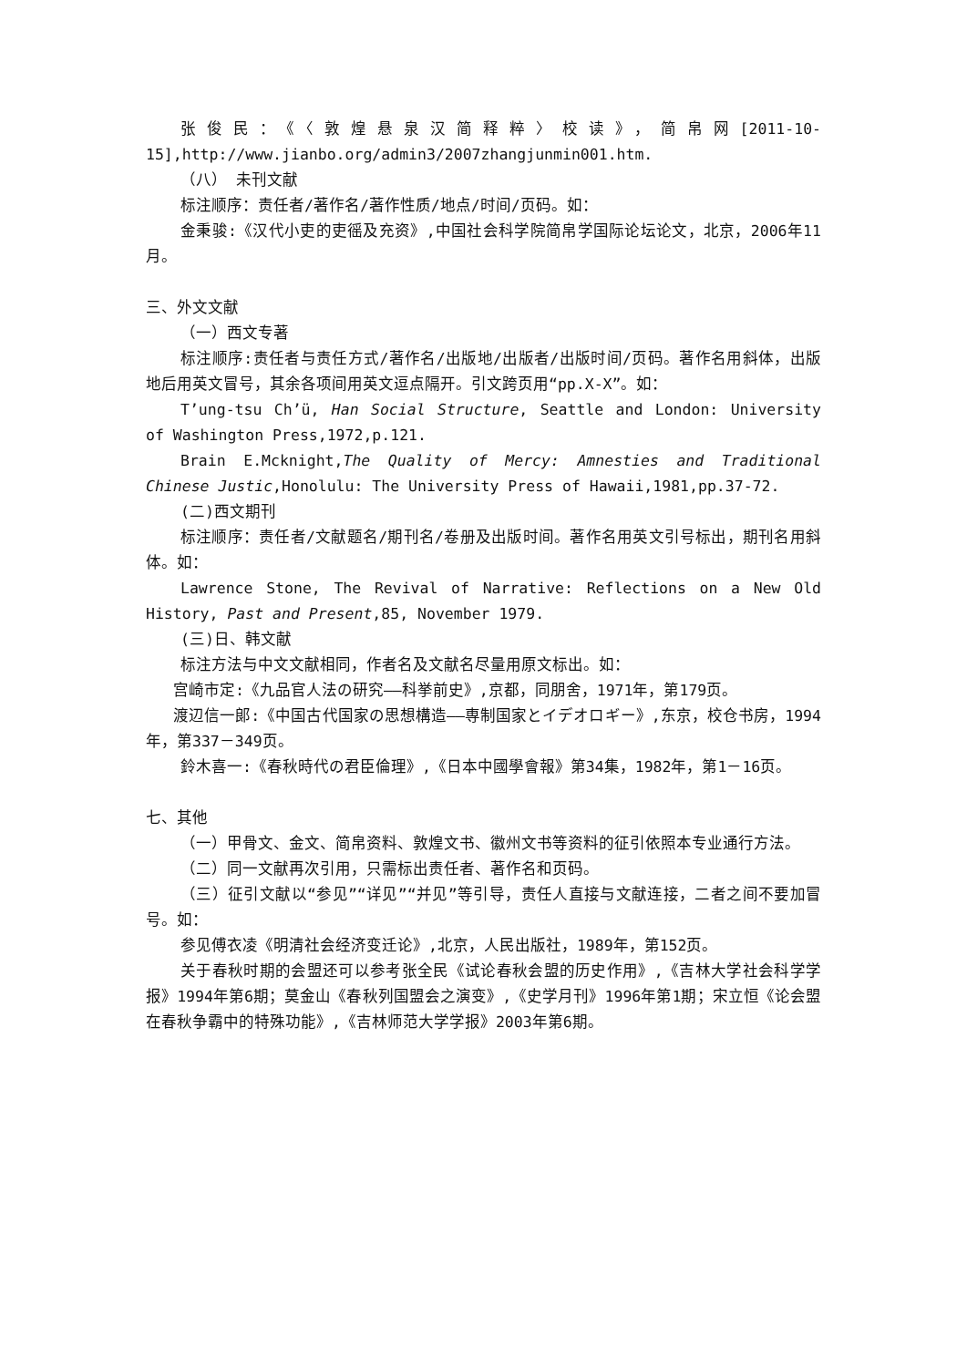张俊民：《〈敦煌悬泉汉简释粹〉校读》，简帛网[2011-10-15],http://www.jianbo.org/admin3/2007zhangjunmin001.htm.
（八） 未刊文献
标注顺序：责任者/著作名/著作性质/地点/时间/页码。如：
金秉骏:《汉代小吏的吏徭及充资》,中国社会科学院简帛学国际论坛论文，北京，2006年11月。
三、外文文献
（一）西文专著
标注顺序:责任者与责任方式/著作名/出版地/出版者/出版时间/页码。著作名用斜体，出版地后用英文冒号，其余各项间用英文逗点隔开。引文跨页用“pp.X-X”。如：
T’ung-tsu Ch’ü, Han Social Structure, Seattle and London: University of Washington Press,1972,p.121.
Brain E.Mcknight,The Quality of Mercy: Amnesties and Traditional Chinese Justic,Honolulu: The University Press of Hawaii,1981,pp.37-72.
(二)西文期刊
标注顺序：责任者/文献题名/期刊名/卷册及出版时间。著作名用英文引号标出，期刊名用斜体。如：
Lawrence Stone, The Revival of Narrative: Reflections on a New Old History, Past and Present,85, November 1979.
(三)日、韩文献
标注方法与中文文献相同，作者名及文献名尽量用原文标出。如：
宫崎市定:《九品官人法の研究——科挙前史》,京都，同朋舍，1971年，第179页。
渡辺信一郎:《中国古代国家の思想構造——専制国家とイデオロギー》,东京，校仓书房，1994年，第337－349页。
鈴木喜一:《春秋時代の君臣倫理》,《日本中國學會報》第34集，1982年，第1－16页。
七、其他
（一）甲骨文、金文、简帛资料、敦煌文书、徽州文书等资料的征引依照本专业通行方法。
（二）同一文献再次引用，只需标出责任者、著作名和页码。
（三）征引文献以“参见”“详见”“并见”等引导，责任人直接与文献连接，二者之间不要加冒号。如：
参见傅衣凌《明清社会经济变迁论》,北京，人民出版社，1989年，第152页。
关于春秋时期的会盟还可以参考张全民《试论春秋会盟的历史作用》,《吉林大学社会科学学报》1994年第6期；莫金山《春秋列国盟会之演变》,《史学月刊》1996年第1期；宋立恒《论会盟在春秋争霸中的特殊功能》,《吉林师范大学学报》2003年第6期。